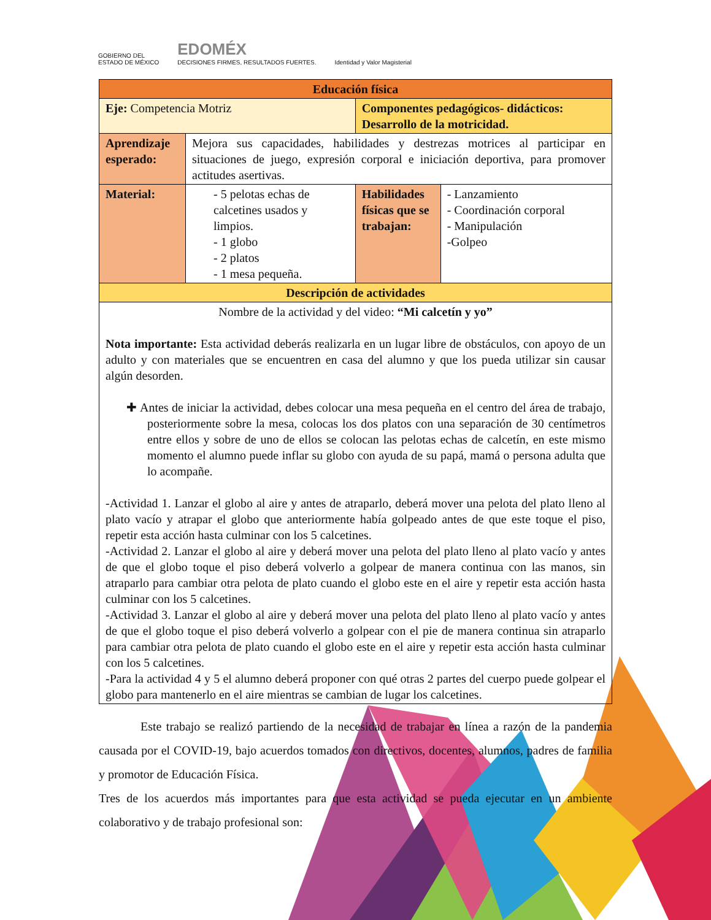GOBIERNO DEL
ESTADO DE MÉXICO EDOMÉX
DECISIONES FIRMES, RESULTADOS FUERTES. Identidad y Valor Magisterial
| Educación física | | | |
| Eje: Competencia Motriz | | Componentes pedagógicos- didácticos: Desarrollo de la motricidad. | |
| Aprendizaje esperado: | Mejora sus capacidades, habilidades y destrezas motrices al participar en situaciones de juego, expresión corporal e iniciación deportiva, para promover actitudes asertivas. | | |
| Material: | - 5 pelotas echas de calcetines usados y limpios. - 1 globo - 2 platos - 1 mesa pequeña. | Habilidades físicas que se trabajan: | - Lanzamiento - Coordinación corporal - Manipulación -Golpeo |
| Descripción de actividades | | | |
| Nombre de la actividad y del video: “Mi calcetín y yo” Nota importante: Esta actividad deberás realizarla en un lugar libre de obstáculos, con apoyo de un adulto y con materiales que se encuentren en casa del alumno y que los pueda utilizar sin causar algún desorden. ✚ Antes de iniciar la actividad, debes colocar una mesa pequeña en el centro del área de trabajo, posteriormente sobre la mesa, colocas los dos platos con una separación de 30 centímetros entre ellos y sobre de uno de ellos se colocan las pelotas echas de calcetín, en este mismo momento el alumno puede inflar su globo con ayuda de su papá, mamá o persona adulta que lo acompañe. -Actividad 1. Lanzar el globo al aire y antes de atraparlo, deberá mover una pelota del plato lleno al plato vacío y atrapar el globo que anteriormente había golpeado antes de que este toque el piso, repetir esta acción hasta culminar con los 5 calcetines. -Actividad 2. Lanzar el globo al aire y deberá mover una pelota del plato lleno al plato vacío y antes de que el globo toque el piso deberá volverlo a golpear de manera continua con las manos, sin atraparlo para cambiar otra pelota de plato cuando el globo este en el aire y repetir esta acción hasta culminar con los 5 calcetines. -Actividad 3. Lanzar el globo al aire y deberá mover una pelota del plato lleno al plato vacío y antes de que el globo toque el piso deberá volverlo a golpear con el pie de manera continua sin atraparlo para cambiar otra pelota de plato cuando el globo este en el aire y repetir esta acción hasta culminar con los 5 calcetines. -Para la actividad 4 y 5 el alumno deberá proponer con qué otras 2 partes del cuerpo puede golpear el globo para mantenerlo en el aire mientras se cambian de lugar los calcetines. | | | |
Este trabajo se realizó partiendo de la necesidad de trabajar en línea a razón de la pandemia causada por el COVID-19, bajo acuerdos tomados con directivos, docentes, alumnos, padres de familia y promotor de Educación Física.
Tres de los acuerdos más importantes para que esta actividad se pueda ejecutar en un ambiente colaborativo y de trabajo profesional son: